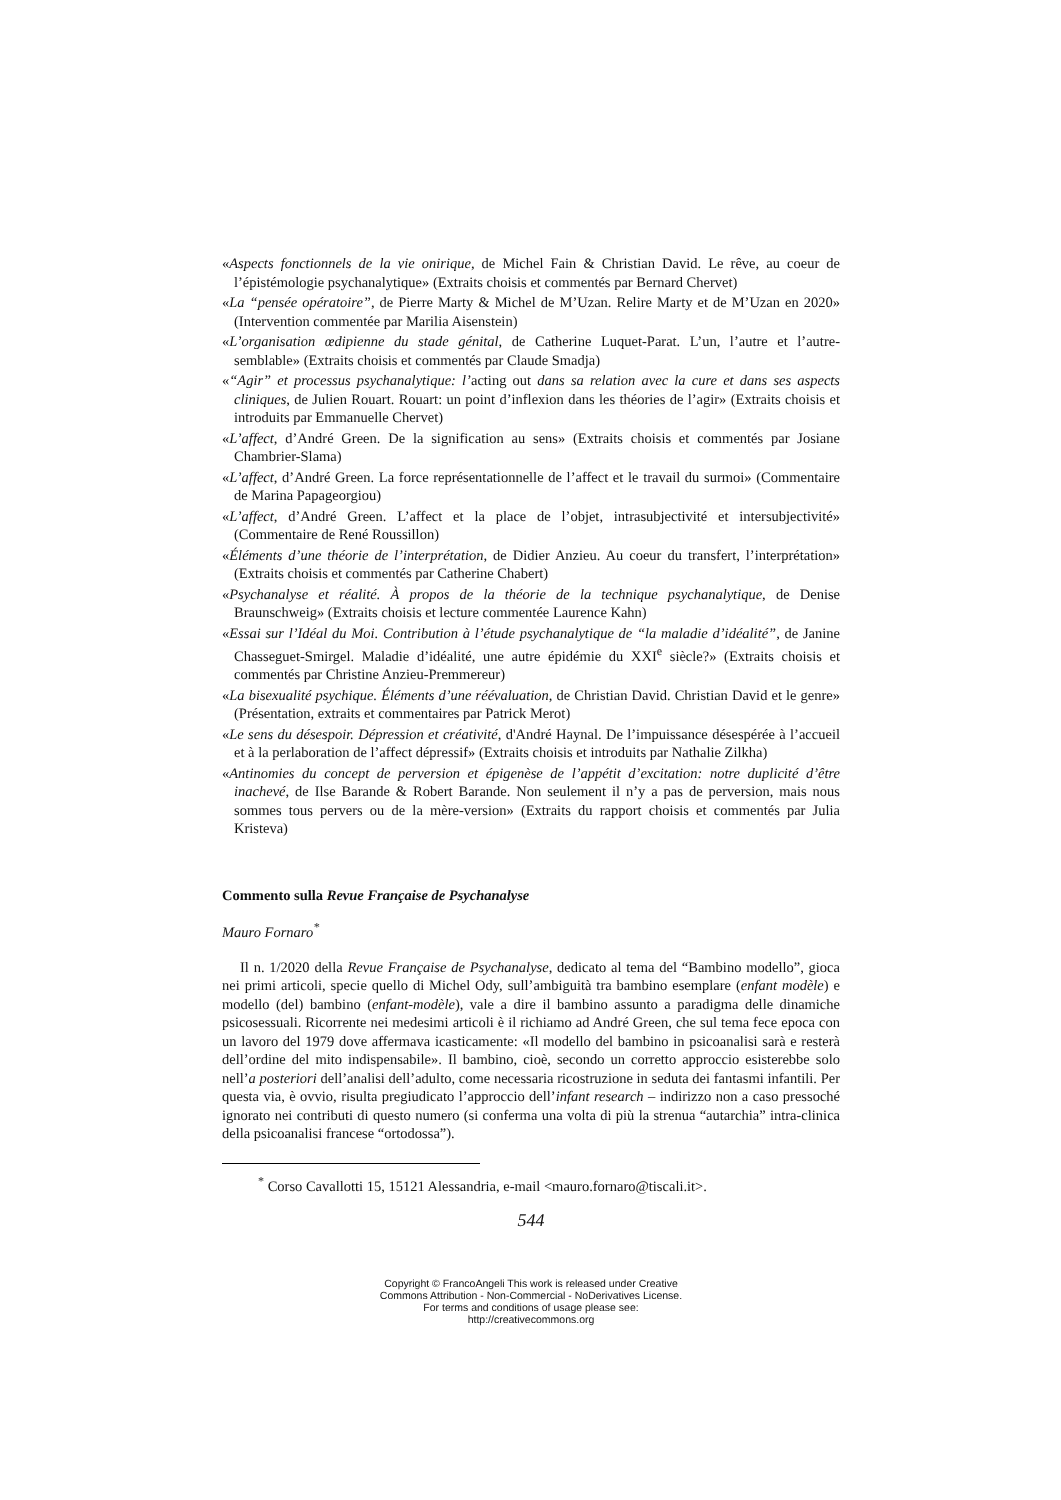«Aspects fonctionnels de la vie onirique, de Michel Fain & Christian David. Le rêve, au coeur de l’épistémologie psychanalytique» (Extraits choisis et commentés par Bernard Chervet)
«La “pensée opératoire”, de Pierre Marty & Michel de M’Uzan. Relire Marty et de M’Uzan en 2020» (Intervention commentée par Marilia Aisenstein)
«L’organisation œdipienne du stade génital, de Catherine Luquet-Parat. L’un, l’autre et l’autre-semblable» (Extraits choisis et commentés par Claude Smadja)
«“Agir” et processus psychanalytique: l’acting out dans sa relation avec la cure et dans ses aspects cliniques, de Julien Rouart. Rouart: un point d’inflexion dans les théories de l’agir» (Extraits choisis et introduits par Emmanuelle Chervet)
«L’affect, d’André Green. De la signification au sens» (Extraits choisis et commentés par Josiane Chambrier-Slama)
«L’affect, d’André Green. La force représentationnelle de l’affect et le travail du surmoi» (Commentaire de Marina Papageorgiou)
«L’affect, d’André Green. L’affect et la place de l’objet, intrasubjectivité et intersubjectivité» (Commentaire de René Roussillon)
«Éléments d’une théorie de l’interprétation, de Didier Anzieu. Au coeur du transfert, l’interprétation» (Extraits choisis et commentés par Catherine Chabert)
«Psychanalyse et réalité. À propos de la théorie de la technique psychanalytique, de Denise Braunschweig» (Extraits choisis et lecture commentée Laurence Kahn)
«Essai sur l’Idéal du Moi. Contribution à l’étude psychanalytique de “la maladie d’idéalité”, de Janine Chasseguet-Smirgel. Maladie d’idéalité, une autre épidémie du XXI<sup>e</sup> siècle?» (Extraits choisis et commentés par Christine Anzieu-Premmereur)
«La bisexualité psychique. Éléments d’une réévaluation, de Christian David. Christian David et le genre» (Présentation, extraits et commentaires par Patrick Merot)
«Le sens du désespoir. Dépression et créativité, d'André Haynal. De l’impuissance désespérée à l’accueil et à la perlaboration de l’affect dépressif» (Extraits choisis et introduits par Nathalie Zilkha)
«Antinomies du concept de perversion et épigenèse de l’appétit d’excitation: notre duplicité d’être inachevé, de Ilse Barande & Robert Barande. Non seulement il n’y a pas de perversion, mais nous sommes tous pervers ou de la mère-version» (Extraits du rapport choisis et commentés par Julia Kristeva)
Commento sulla Revue Française de Psychanalyse
Mauro Fornaro<sup>*</sup>
Il n. 1/2020 della Revue Française de Psychanalyse, dedicato al tema del “Bambino modello”, gioca nei primi articoli, specie quello di Michel Ody, sull’ambiguità tra bambino esemplare (enfant modèle) e modello (del) bambino (enfant-modèle), vale a dire il bambino assunto a paradigma delle dinamiche psicosessuali. Ricorrente nei medesimi articoli è il richiamo ad André Green, che sul tema fece epoca con un lavoro del 1979 dove affermava icasticamente: «Il modello del bambino in psicoanalisi sarà e resterà dell’ordine del mito indispensabile». Il bambino, cioè, secondo un corretto approccio esisterebbe solo nell’a posteriori dell’analisi dell’adulto, come necessaria ricostruzione in seduta dei fantasmi infantili. Per questa via, è ovvio, risulta pregiudicato l’approccio dell’infant research – indirizzo non a caso pressoché ignorato nei contributi di questo numero (si conferma una volta di più la strenua “autarchia” intra-clinica della psicoanalisi francese “ortodossa”).
<sup>*</sup> Corso Cavallotti 15, 15121 Alessandria, e-mail <mauro.fornaro@tiscali.it>.
544
Copyright © FrancoAngeli This work is released under Creative
Commons Attribution - Non-Commercial - NoDerivatives License.
For terms and conditions of usage please see:
http://creativecommons.org